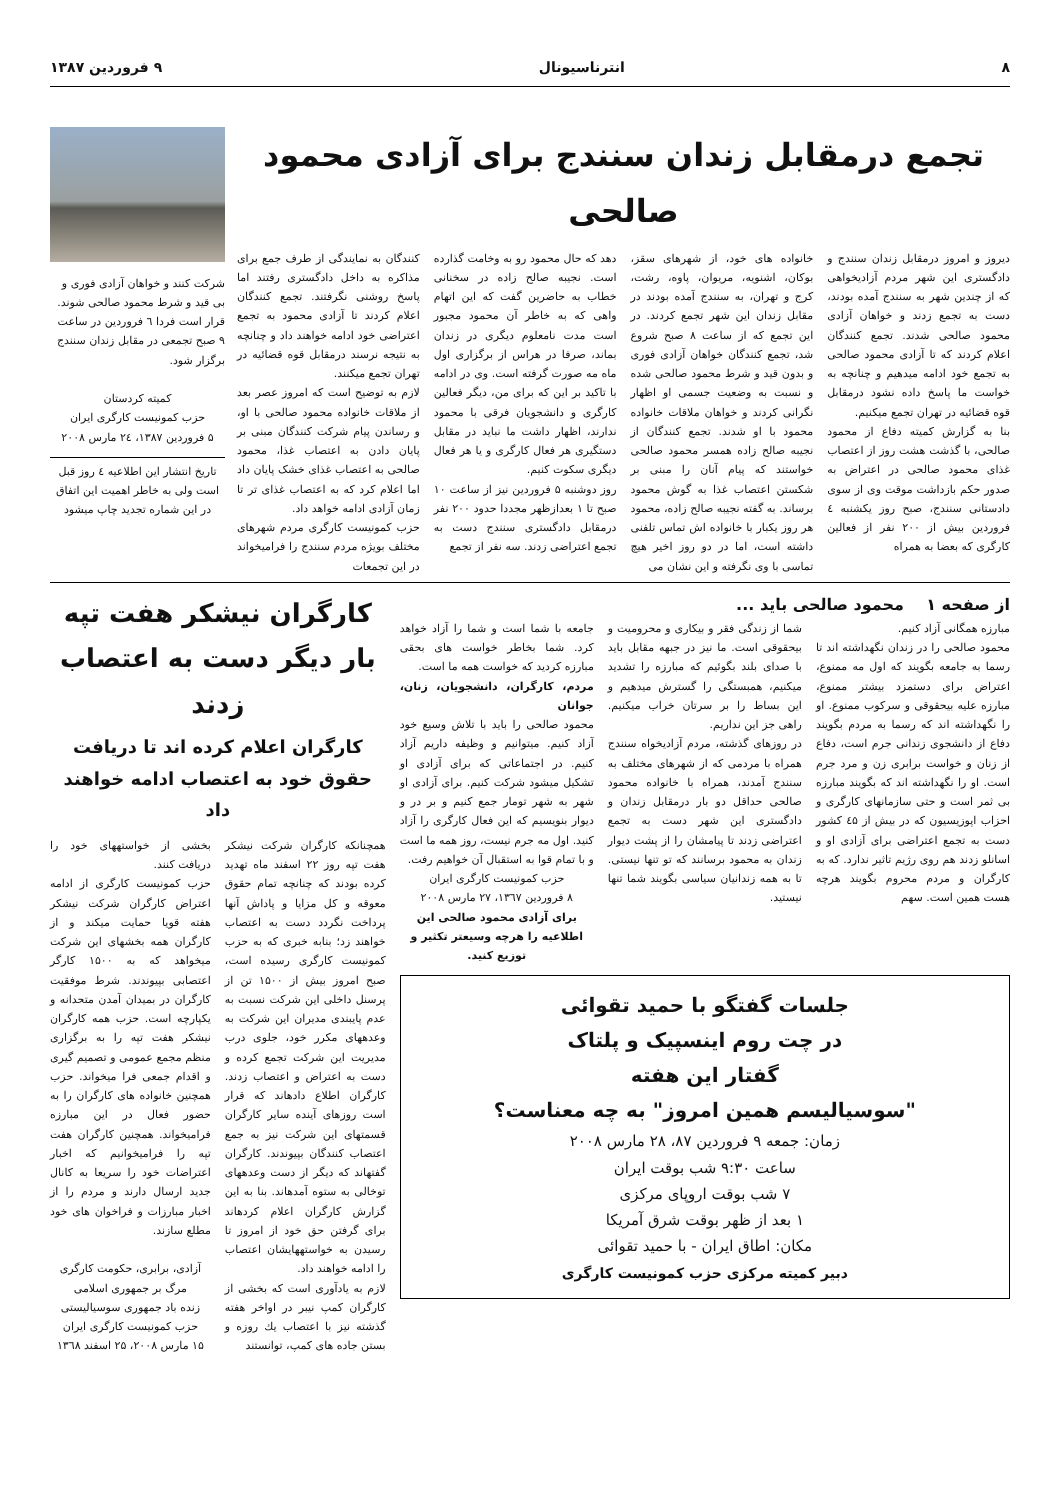۸ انترناسیونال ۹ فروردین ۱۳۸۷
تجمع درمقابل زندان سنندج برای آزادی محمود صالحی
دیروز و امروز درمقابل زندان سنندج و دادگستری این شهر مردم آزادیخواهی که از چندین شهر به سنندج آمده بودند، دست به تجمع زدند و خواهان آزادی محمود صالحی شدند. تجمع کنندگان اعلام کردند که تا آزادی محمود صالحی به تجمع خود ادامه میدهیم و چنانچه به خواست ما پاسخ داده نشود درمقابل قوه قضائیه در تهران تجمع میکنیم.
بنا به گزارش کمیته دفاع از محمود صالحی، با گذشت هشت روز از اعتصاب غذای محمود صالحی در اعتراض به صدور حکم بازداشت موقت وی از سوی دادستانی سنندج، صبح روز یکشنبه ٤ فروردین بیش از ۲۰۰ نفر از فعالین کارگری که بعضا به همراه
خانواده های خود، از شهرهای سقز، بوکان، اشنویه، مریوان، پاوه، رشت، کرج و تهران، به سنندج آمده بودند در مقابل زندان این شهر تجمع کردند. در این تجمع که از ساعت ۸ صبح شروع شد، تجمع کنندگان خواهان آزادی فوری و بدون قید و شرط محمود صالحی شده و نسبت به وضعیت جسمی او اظهار نگرانی کردند و خواهان ملاقات خانواده محمود با او شدند. تجمع کنندگان از نجیبه صالح زاده همسر محمود صالحی خواستند که پیام آنان را مبنی بر شکستن اعتصاب غذا به گوش محمود برساند. به گفته نجیبه صالح زاده، محمود هر روز یکبار با خانواده اش تماس تلفنی داشته است، اما در دو روز اخیر هیچ تماسی با وی نگرفته و این نشان می
دهد که حال محمود رو به وخامت گذارده است. نجیبه صالح زاده در سخنانی خطاب به حاضرین گفت که این اتهام واهی که به خاطر آن محمود مجبور است مدت نامعلوم دیگری در زندان بماند، صرفا در هراس از برگزاری اول ماه مه صورت گرفته است. وی در ادامه با تاکید بر این که برای من، دیگر فعالین کارگری و دانشجویان فرقی با محمود ندارند، اظهار داشت ما نباید در مقابل دستگیری هر فعال کارگری و یا هر فعال دیگری سکوت کنیم.
روز دوشنبه ۵ فروردین نیز از ساعت ۱۰ صبح تا ۱ بعدازظهر مجددا حدود ۲۰۰ نفر درمقابل دادگستری سنندج دست به تجمع اعتراضی زدند. سه نفر از تجمع
کنندگان به نمایندگی از طرف جمع برای مذاکره به داخل دادگستری رفتند اما پاسخ روشنی نگرفتند. تجمع کنندگان اعلام کردند تا آزادی محمود به تجمع اعتراضی خود ادامه خواهند داد و چنانچه به نتیجه نرسند درمقابل قوه قضائیه در تهران تجمع میکنند.
لازم به توضیح است که امروز عصر بعد از ملاقات خانواده محمود صالحی با او، و رساندن پیام شرکت کنندگان مبنی بر پایان دادن به اعتصاب غذا، محمود صالحی به اعتصاب غذای خشک پایان داد اما اعلام کرد که به اعتصاب غذای تر تا زمان آزادی ادامه خواهد داد.
حزب کمونیست کارگری مردم شهرهای مختلف بویژه مردم سنندج را فرامیخواند در این تجمعات
شرکت کنند و خواهان آزادی فوری و بی قید و شرط محمود صالحی شوند. قرار است فردا ٦ فروردین در ساعت ۹ صبح تجمعی در مقابل زندان سنندج برگزار شود.
کمیته کردستان
حزب کمونیست کارگری ایران
۵ فروردین ۱۳۸۷، ۲٤ مارس ۲۰۰۸
تاریخ انتشار این اطلاعیه ٤ روز قبل است ولی به خاطر اهمیت این اتفاق در این شماره تجدید چاپ میشود
از صفحه ۱ محمود صالحی باید ...
مبارزه همگانی آزاد کنیم.
محمود صالحی را در زندان نگهداشته اند تا رسما به جامعه بگویند که اول مه ممنوع، اعتراض برای دستمزد بیشتر ممنوع، مبارزه علیه بیحقوقی و سرکوب ممنوع. او را نگهداشته اند که رسما به مردم بگویند دفاع از دانشجوی زندانی جرم است، دفاع از زنان و خواست برابری زن و مرد جرم است. او را نگهداشته اند که بگویند مبارزه بی ثمر است و حتی سازمانهای کارگری و احزاب اپوزیسیون که در بیش از ٤۵ کشور دست به تجمع اعتراضی برای آزادی او و اسانلو زدند هم روی رژیم تاثیر ندارد. که به کارگران و مردم محروم بگویند هرچه هست همین است. سهم
شما از زندگی فقر و بیکاری و محرومیت و بیحقوقی است. ما نیز در جبهه مقابل باید با صدای بلند بگوئیم که مبارزه را تشدید میکنیم، همبستگی را گسترش میدهیم و این بساط را بر سرتان خراب میکنیم. راهی جز این نداریم.
در روزهای گذشته، مردم آزادیخواه سنندج همراه با مردمی که از شهرهای مختلف به سنندج آمدند، همراه با خانواده محمود صالحی حداقل دو بار درمقابل زندان و دادگستری این شهر دست به تجمع اعتراضی زدند تا پیامشان را از پشت دیوار زندان به محمود برسانند که تو تنها نیستی. تا به همه زندانیان سیاسی بگویند شما تنها نیستید.
جامعه با شما است و شما را آزاد خواهد کرد. شما بخاطر خواست های بحقی مبارزه کردید که خواست همه ما است.
مردم، کارگران، دانشجویان، زنان، جوانان
محمود صالحی را باید با تلاش وسیع خود آزاد کنیم. میتوانیم و وظیفه داریم آزاد کنیم. در اجتماعاتی که برای آزادی او تشکیل میشود شرکت کنیم. برای آزادی او شهر به شهر تومار جمع کنیم و بر در و دیوار بنویسیم که این فعال کارگری را آزاد کنید. اول مه جرم نیست، روز همه ما است و با تمام قوا به استقبال آن خواهیم رفت.
حزب کمونیست کارگری ایران
۸ فروردین ۱۳٦۷، ۲۷ مارس ۲۰۰۸
برای آزادی محمود صالحی این اطلاعیه را هرچه وسیعتر تکثیر و توزیع کنید.
جلسات گفتگو با حمید تقوائی
در چت روم اینسپیک و پلتاک
گفتار این هفته
"سوسیالیسم همین امروز" به چه معناست؟
زمان: جمعه ۹ فروردین ۸۷، ۲۸ مارس ۲۰۰۸
ساعت ۹:۳۰ شب بوقت ایران
۷ شب بوقت اروپای مرکزی
۱ بعد از ظهر بوقت شرق آمریکا
مکان: اطاق ایران - با حمید تقوائی
دبیر کمیته مرکزی حزب کمونیست کارگری
کارگران نیشکر هفت تپه بار دیگر دست به اعتصاب زدند
کارگران اعلام کرده اند تا دریافت حقوق خود به اعتصاب ادامه خواهند داد
همچنانکه کارگران شرکت نیشکر هفت تپه روز ۲۲ اسفند ماه تهدید کرده بودند که چنانچه تمام حقوق معوقه و کل مزایا و پاداش آنها پرداخت نگردد دست به اعتصاب خواهند زد؛ بنابه خبری که به حزب کمونیست کارگری رسیده است، صبح امروز بیش از ۱۵۰۰ تن از پرسنل داخلی این شرکت نسبت به عدم پایبندی مدیران این شرکت به وعدههای مکرر خود، جلوی درب مدیریت این شرکت تجمع کرده و دست به اعتراض و اعتصاب زدند. کارگران اطلاع دادهاند که قرار است روزهای آینده سایر کارگران قسمتهای این شرکت نیز به جمع اعتصاب کنندگان بپیوندند. کارگران گفتهاند که دیگر از دست وعدههای توخالی به ستوه آمدهاند. بنا به این گزارش کارگران اعلام کردهاند برای گرفتن حق خود از امروز تا رسیدن به خواستههایشان اعتصاب را ادامه خواهند داد.
لازم به یادآوری است که بخشی از کارگران کمپ نیبر در اواخر هفته گذشته نیز با اعتصاب یك روزه و بستن جاده های کمپ، توانستند
بخشی از خواستههای خود را دریافت کنند.
حزب کمونیست کارگری از ادامه اعتراض کارگران شرکت نیشکر هفته قویا حمایت میکند و از کارگران همه بخشهای این شرکت میخواهد که به ۱۵۰۰ کارگر اعتصابی بپیوندند. شرط موفقیت کارگران در بمیدان آمدن متحدانه و یکپارچه است. حزب همه کارگران نیشکر هفت تپه را به برگزاری منظم مجمع عمومی و تصمیم گیری و اقدام جمعی فرا میخواند. حزب همچنین خانواده های کارگران را به حضور فعال در این مبارزه فرامیخواند. همچنین کارگران هفت تپه را فرامیخوانیم که اخبار اعتراضات خود را سریعا به کانال جدید ارسال دارند و مردم را از اخبار مبارزات و فراخوان های خود مطلع سازند.
آزادی، برابری، حکومت کارگری
مرگ بر جمهوری اسلامی
زنده باد جمهوری سوسیالیستی
حزب کمونیست کارگری ایران
۱۵ مارس ۲۰۰۸، ۲۵ اسفند ۱۳٦۸